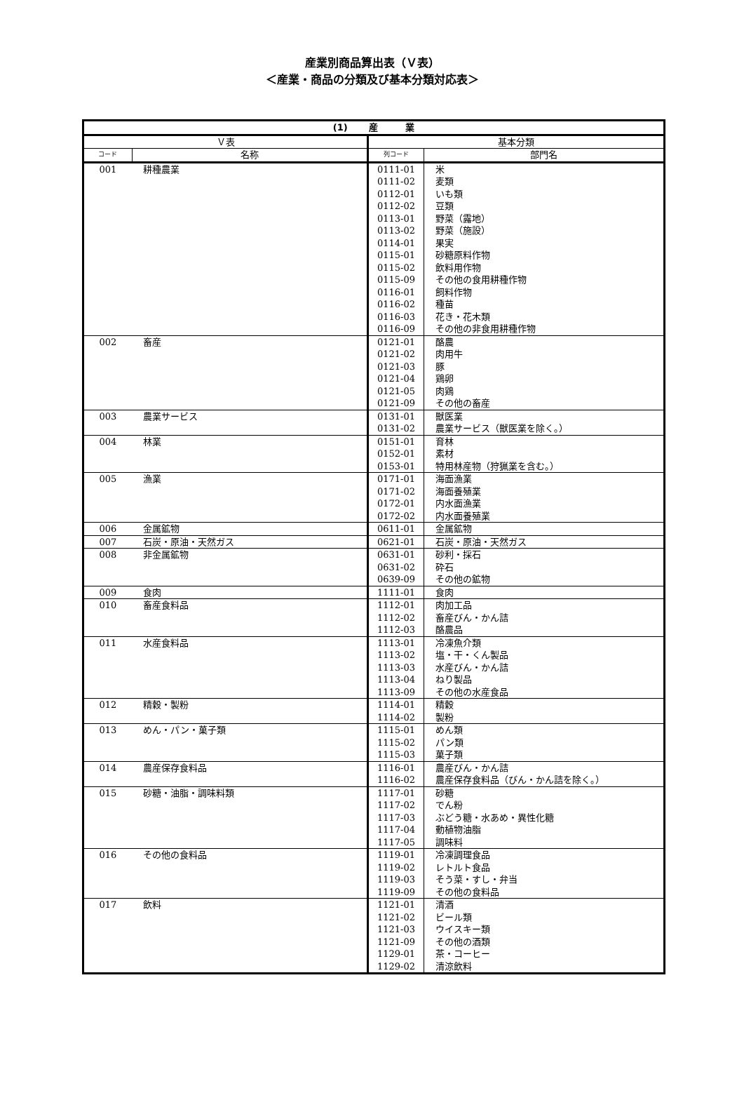産業別商品算出表（Ｖ表）
＜産業・商品の分類及び基本分類対応表＞
| (1) 産 業 | | | |
| --- | --- | --- | --- |
| Ｖ表 | | 基本分類 | |
| コード | 名称 | 列コード | 部門名 |
| 001 | 耕種農業 | 0111-01 | 米 |
| | | 0111-02 | 麦類 |
| | | 0112-01 | いも類 |
| | | 0112-02 | 豆類 |
| | | 0113-01 | 野菜（露地） |
| | | 0113-02 | 野菜（施設） |
| | | 0114-01 | 果実 |
| | | 0115-01 | 砂糖原料作物 |
| | | 0115-02 | 飲料用作物 |
| | | 0115-09 | その他の食用耕種作物 |
| | | 0116-01 | 飼料作物 |
| | | 0116-02 | 種苗 |
| | | 0116-03 | 花き・花木類 |
| | | 0116-09 | その他の非食用耕種作物 |
| 002 | 畜産 | 0121-01 | 酪農 |
| | | 0121-02 | 肉用牛 |
| | | 0121-03 | 豚 |
| | | 0121-04 | 鶏卵 |
| | | 0121-05 | 肉鶏 |
| | | 0121-09 | その他の畜産 |
| 003 | 農業サービス | 0131-01 | 獣医業 |
| | | 0131-02 | 農業サービス（獣医業を除く。） |
| 004 | 林業 | 0151-01 | 育林 |
| | | 0152-01 | 素材 |
| | | 0153-01 | 特用林産物（狩猟業を含む。） |
| 005 | 漁業 | 0171-01 | 海面漁業 |
| | | 0171-02 | 海面養殖業 |
| | | 0172-01 | 内水面漁業 |
| | | 0172-02 | 内水面養殖業 |
| 006 | 金属鉱物 | 0611-01 | 金属鉱物 |
| 007 | 石炭・原油・天然ガス | 0621-01 | 石炭・原油・天然ガス |
| 008 | 非金属鉱物 | 0631-01 | 砂利・採石 |
| | | 0631-02 | 砕石 |
| | | 0639-09 | その他の鉱物 |
| 009 | 食肉 | 1111-01 | 食肉 |
| 010 | 畜産食料品 | 1112-01 | 肉加工品 |
| | | 1112-02 | 畜産びん・かん詰 |
| | | 1112-03 | 酪農品 |
| 011 | 水産食料品 | 1113-01 | 冷凍魚介類 |
| | | 1113-02 | 塩・干・くん製品 |
| | | 1113-03 | 水産びん・かん詰 |
| | | 1113-04 | ねり製品 |
| | | 1113-09 | その他の水産食品 |
| 012 | 精穀・製粉 | 1114-01 | 精穀 |
| | | 1114-02 | 製粉 |
| 013 | めん・パン・菓子類 | 1115-01 | めん類 |
| | | 1115-02 | パン類 |
| | | 1115-03 | 菓子類 |
| 014 | 農産保存食料品 | 1116-01 | 農産びん・かん詰 |
| | | 1116-02 | 農産保存食料品（びん・かん詰を除く。） |
| 015 | 砂糖・油脂・調味料類 | 1117-01 | 砂糖 |
| | | 1117-02 | でん粉 |
| | | 1117-03 | ぶどう糖・水あめ・異性化糖 |
| | | 1117-04 | 動植物油脂 |
| | | 1117-05 | 調味料 |
| 016 | その他の食料品 | 1119-01 | 冷凍調理食品 |
| | | 1119-02 | レトルト食品 |
| | | 1119-03 | そう菜・すし・弁当 |
| | | 1119-09 | その他の食料品 |
| 017 | 飲料 | 1121-01 | 清酒 |
| | | 1121-02 | ビール類 |
| | | 1121-03 | ウイスキー類 |
| | | 1121-09 | その他の酒類 |
| | | 1129-01 | 茶・コーヒー |
| | | 1129-02 | 清涼飲料 |